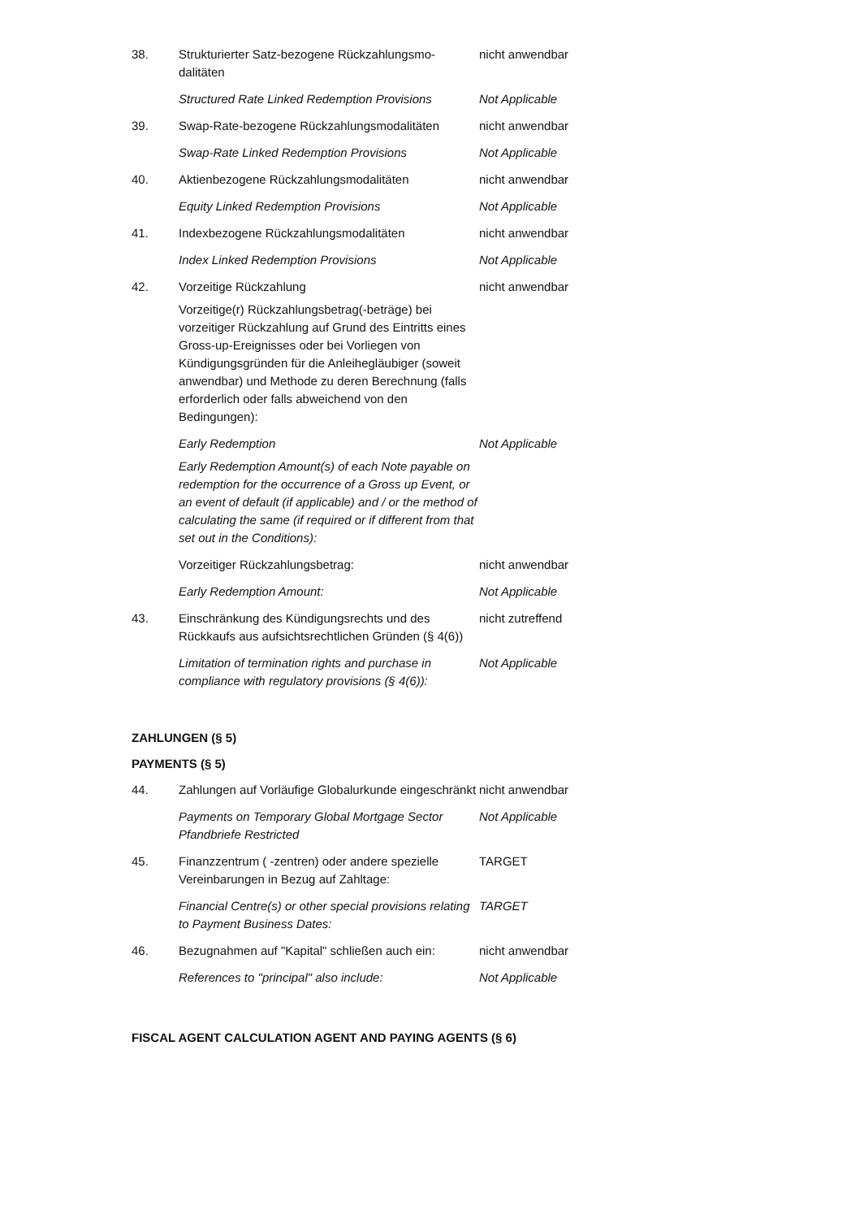38. Strukturierter Satz-bezogene Rückzahlungsmo-dalitäten
nicht anwendbar
Structured Rate Linked Redemption Provisions
Not Applicable
39. Swap-Rate-bezogene Rückzahlungsmodalitäten
nicht anwendbar
Swap-Rate Linked Redemption Provisions Not Applicable
40. Aktienbezogene Rückzahlungsmodalitäten nicht anwendbar
Equity Linked Redemption Provisions Not Applicable
41. Indexbezogene Rückzahlungsmodalitäten nicht anwendbar
Index Linked Redemption Provisions Not Applicable
42. Vorzeitige Rückzahlung
Vorzeitige(r) Rückzahlungsbetrag(-beträge) bei vorzeitiger Rückzahlung auf Grund des Eintritts eines Gross-up-Ereignisses oder bei Vorliegen von Kündigungsgründen für die Anleihegläubiger (soweit anwendbar) und Methode zu deren Berechnung (falls erforderlich oder falls abweichend von den Bedingungen):
nicht anwendbar
Early Redemption
Early Redemption Amount(s) of each Note payable on redemption for the occurrence of a Gross up Event, or an event of default (if applicable) and / or the method of calculating the same (if required or if different from that set out in the Conditions):
Not Applicable
Vorzeitiger Rückzahlungsbetrag: nicht anwendbar
Early Redemption Amount: Not Applicable
43. Einschränkung des Kündigungsrechts und des Rückkaufs aus aufsichtsrechtlichen Gründen (§ 4(6))
nicht zutreffend
Limitation of termination rights and purchase in compliance with regulatory provisions (§ 4(6)):
Not Applicable
ZAHLUNGEN (§ 5)
PAYMENTS (§ 5)
44. Zahlungen auf Vorläufige Globalurkunde eingeschränkt
nicht anwendbar
Payments on Temporary Global Mortgage Sector Pfandbriefe Restricted
Not Applicable
45. Finanzzentrum ( -zentren) oder andere spezielle Vereinbarungen in Bezug auf Zahltage:
TARGET
Financial Centre(s) or other special provisions relating to Payment Business Dates:
TARGET
46. Bezugnahmen auf "Kapital" schließen auch ein:
nicht anwendbar
References to "principal" also include: Not Applicable
FISCAL AGENT CALCULATION AGENT AND PAYING AGENTS (§ 6)